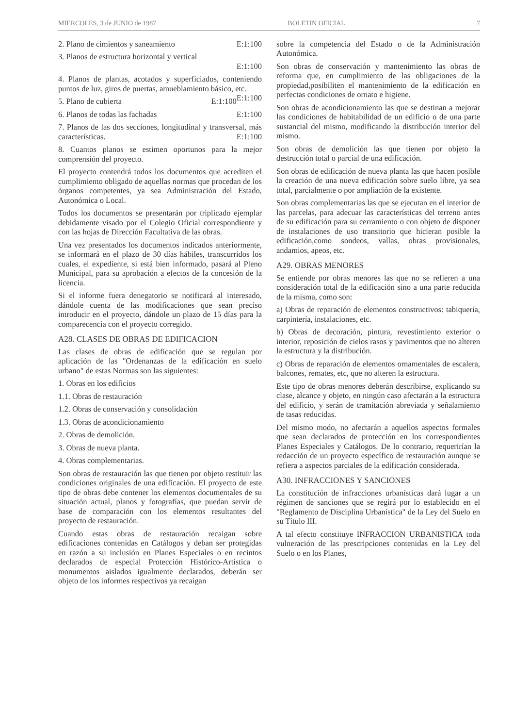MIERCOLES, 3 de JUNIO de 1987 BOLETIN OFICIAL 7
2. Plano de cimientos y saneamiento E:1:100
3. Planos de estructura horizontal y vertical
E:1:100
4. Planos de plantas, acotados y superficiados, conteniendo puntos de luz, giros de puertas, amueblamiento básico, etc. E:1:100
5. Plano de cubierta E:1:100
6. Planos de todas las fachadas E:1:100
7. Planos de las dos secciones, longitudinal y transversal, más características. E:1:100
8. Cuantos planos se estimen oportunos para la mejor comprensión del proyecto.
El proyecto contendrá todos los documentos que acrediten el cumplimiento obligado de aquellas normas que procedan de los órganos competentes, ya sea Administración del Estado, Autonómica o Local.
Todos los documentos se presentarán por triplicado ejemplar debidamente visado por el Colegio Oficial correspondiente y con las hojas de Dirección Facultativa de las obras.
Una vez presentados los documentos indicados anteriormente, se informará en el plazo de 30 días hábiles, transcurridos los cuales, el expediente, si está bien informado, pasará al Pleno Municipal, para su aprobación a efectos de la concesión de la licencia.
Si el informe fuera denegatorio se notificará al interesado, dándole cuenta de las modificaciones que sean preciso introducir en el proyecto, dándole un plazo de 15 días para la comparecencia con el proyecto corregido.
A28. CLASES DE OBRAS DE EDIFICACION
Las clases de obras de edificación que se regulan por aplicación de las "Ordenanzas de la edificación en suelo urbano" de estas Normas son las siguientes:
1. Obras en los edificios
1.1. Obras de restauración
1.2. Obras de conservación y consolidación
1.3. Obras de acondicionamiento
2. Obras de demolición.
3. Obras de nueva planta.
4. Obras complementarias.
Son obras de restauración las que tienen por objeto restituir las condiciones originales de una edificación. El proyecto de este tipo de obras debe contener los elementos documentales de su situación actual, planos y fotografías, que puedan servir de base de comparación con los elementos resultantes del proyecto de restauración.
Cuando estas obras de restauración recaigan sobre edificaciones contenidas en Catálogos y deban ser protegidas en razón a su inclusión en Planes Especiales o en recintos declarados de especial Protección Histórico-Artística o monumentos aislados igualmente declarados, deberán ser objeto de los informes respectivos ya recaigan
sobre la competencia del Estado o de la Administración Autonómica.
Son obras de conservación y mantenimiento las obras de reforma que, en cumplimiento de las obligaciones de la propiedad,posibiliten el mantenimiento de la edificación en perfectas condiciones de ornato e higiene.
Son obras de acondicionamiento las que se destinan a mejorar las condiciones de habitabilidad de un edificio o de una parte sustancial del mismo, modificando la distribución interior del mismo.
Son obras de demolición las que tienen por objeto la destrucción total o parcial de una edificación.
Son obras de edificación de nueva planta las que hacen posible la creación de una nueva edificación sobre suelo libre, ya sea total, parcialmente o por ampliación de la existente.
Son obras complementarias las que se ejecutan en el interior de las parcelas, para adecuar las características del terreno antes de su edificación para su cerramiento o con objeto de disponer de instalaciones de uso transitorio que hicieran posible la edificación,como sondeos, vallas, obras provisionales, andamios, apeos, etc.
A29. OBRAS MENORES
Se entiende por obras menores las que no se refieren a una consideración total de la edificación sino a una parte reducida de la misma, como son:
a) Obras de reparación de elementos constructivos: tabiquería, carpintería, instalaciones, etc.
b) Obras de decoración, pintura, revestimiento exterior o interior, reposición de cielos rasos y pavimentos que no alteren la estructura y la distribución.
c) Obras de reparación de elementos ornamentales de escalera, balcones, remates, etc, que no alteren la estructura.
Este tipo de obras menores deberán describirse, explicando su clase, alcance y objeto, en ningún caso afectarán a la estructura del edificio, y serán de tramitación abreviada y señalamiento de tasas reducidas.
Del mismo modo, no afectarán a aquellos aspectos formales que sean declarados de protección en los correspondientes Planes Especiales y Catálogos. De lo contrario, requerirían la redacción de un proyecto específico de restauración aunque se refiera a aspectos parciales de la edificación considerada.
A30. INFRACCIONES Y SANCIONES
La constitución de infracciones urbanísticas dará lugar a un régimen de sanciones que se regirá por lo establecido en el "Reglamento de Disciplina Urbanística" de la Ley del Suelo en su Título III.
A tal efecto constituye INFRACCION URBANISTICA toda vulneración de las prescripciones contenidas en la Ley del Suelo o en los Planes,